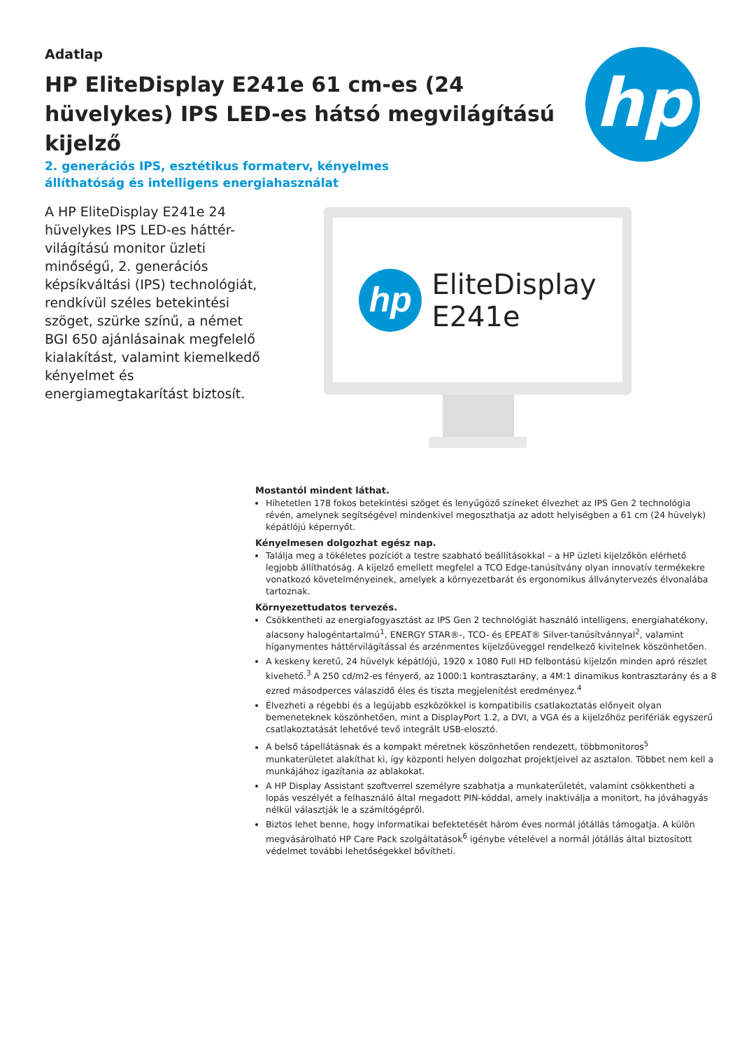Adatlap
HP EliteDisplay E241e 61 cm-es (24 hüvelykes) IPS LED-es hátsó megvilágítású kijelző
hp
2. generációs IPS, esztétikus formaterv, kényelmes állíthatóság és intelligens energiahasználat
A HP EliteDisplay E241e 24 hüvelykes IPS LED-es háttér-világítású monitor üzleti minőségű, 2. generációs képsíkváltási (IPS) technológiát, rendkívül széles betekintési szöget, szürke színű, a német BGI 650 ajánlásainak megfelelő kialakítást, valamint kiemelkedő kényelmet és energiamegtakarítást biztosít.
hp
EliteDisplay
E241e
Mostantól mindent láthat.
Hihetetlen 178 fokos betekintési szöget és lenyűgöző színeket élvezhet az IPS Gen 2 technológia révén, amelynek segítségével mindenkivel megoszthatja az adott helyiségben a 61 cm (24 hüvelyk) képátlójú képernyőt.
Kényelmesen dolgozhat egész nap.
Találja meg a tökéletes pozíciót a testre szabható beállításokkal – a HP üzleti kijelzőkön elérhető legjobb állíthatóság. A kijelző emellett megfelel a TCO Edge-tanúsítvány olyan innovatív termékekre vonatkozó követelményeinek, amelyek a környezetbarát és ergonomikus állványtervezés élvonalába tartoznak.
Környezettudatos tervezés.
Csökkentheti az energiafogyasztást az IPS Gen 2 technológiát használó intelligens, energiahatékony, alacsony halogéntartalmú<sup>1</sup>, ENERGY STAR®-, TCO- és EPEAT® Silver-tanúsítvánnyal<sup>2</sup>, valamint higanymentes háttérvilágítással és arzénmentes kijelzőüveggel rendelkező kivitelnek köszönhetően.
A keskeny keretű, 24 hüvelyk képátlójú, 1920 x 1080 Full HD felbontású kijelzőn minden apró részlet kivehető.<sup>3</sup> A 250 cd/m2-es fényerő, az 1000:1 kontrasztarány, a 4M:1 dinamikus kontrasztarány és a 8 ezred másodperces válaszidő éles és tiszta megjelenítést eredményez.<sup>4</sup>
Élvezheti a régebbi és a legújabb eszközökkel is kompatibilis csatlakoztatás előnyeit olyan bemeneteknek köszönhetően, mint a DisplayPort 1.2, a DVI, a VGA és a kijelzőhöz perifériák egyszerű csatlakoztatását lehetővé tevő integrált USB-elosztó.
A belső tápellátásnak és a kompakt méretnek köszönhetően rendezett, többmonitoros<sup>5</sup> munkaterületet alakíthat ki, így központi helyen dolgozhat projektjeivel az asztalon. Többet nem kell a munkájához igazítania az ablakokat.
A HP Display Assistant szoftverrel személyre szabhatja a munkaterületét, valamint csökkentheti a lopás veszélyét a felhasználó által megadott PIN-kóddal, amely inaktiválja a monitort, ha jóváhagyás nélkül választják le a számítógépről.
Biztos lehet benne, hogy informatikai befektetését három éves normál jótállás támogatja. A külön megvásárolható HP Care Pack szolgáltatások<sup>6</sup> igénybe vételével a normál jótállás által biztosított védelmet további lehetőségekkel bővítheti.